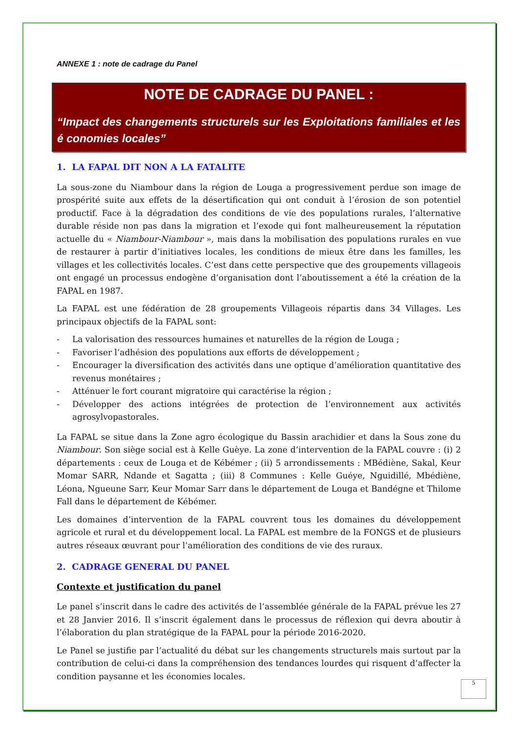ANNEXE 1 : note de cadrage du Panel
NOTE DE CADRAGE DU PANEL :
“Impact des changements structurels sur les Exploitations familiales et les é conomies locales”
1. LA FAPAL DIT NON A LA FATALITE
La sous-zone du Niambour dans la région de Louga a progressivement perdue son image de prospérité suite aux effets de la désertification qui ont conduit à l’érosion de son potentiel productif. Face à la dégradation des conditions de vie des populations rurales, l’alternative durable réside non pas dans la migration et l’exode qui font malheureusement la réputation actuelle du « Niambour-Niambour », mais dans la mobilisation des populations rurales en vue de restaurer à partir d’initiatives locales, les conditions de mieux être dans les familles, les villages et les collectivités locales. C’est dans cette perspective que des groupements villageois ont engagé un processus endogène d’organisation dont l’aboutissement a été la création de la FAPAL en 1987.
La FAPAL est une fédération de 28 groupements Villageois répartis dans 34 Villages. Les principaux objectifs de la FAPAL sont:
- La valorisation des ressources humaines et naturelles de la région de Louga ;
- Favoriser l’adhésion des populations aux efforts de développement ;
- Encourager la diversification des activités dans une optique d’amélioration quantitative des revenus monétaires ;
- Atténuer le fort courant migratoire qui caractérise la région ;
- Développer des actions intégrées de protection de l’environnement aux activités agrosylvopastorales.
La FAPAL se situe dans la Zone agro écologique du Bassin arachidier et dans la Sous zone du Niambour. Son siège social est à Kelle Guèye. La zone d’intervention de la FAPAL couvre : (i) 2 départements : ceux de Louga et de Kébémer ; (ii) 5 arrondissements : MBédiène, Sakal, Keur Momar SARR, Ndande et Sagatta ; (iii) 8 Communes : Kelle Guéye, Nguidillé, Mbédiène, Léona, Ngueune Sarr, Keur Momar Sarr dans le département de Louga et Bandégne et Thilome Fall dans le département de Kébémer.
Les domaines d’intervention de la FAPAL couvrent tous les domaines du développement agricole et rural et du développement local. La FAPAL est membre de la FONGS et de plusieurs autres réseaux œuvrant pour l’amélioration des conditions de vie des ruraux.
2. CADRAGE GENERAL DU PANEL
Contexte et justification du panel
Le panel s’inscrit dans le cadre des activités de l’assemblée générale de la FAPAL prévue les 27 et 28 Janvier 2016. Il s’inscrit également dans le processus de réflexion qui devra aboutir à l’élaboration du plan stratégique de la FAPAL pour la période 2016-2020.
Le Panel se justifie par l’actualité du débat sur les changements structurels mais surtout par la contribution de celui-ci dans la compréhension des tendances lourdes qui risquent d’affecter la condition paysanne et les économies locales.
5